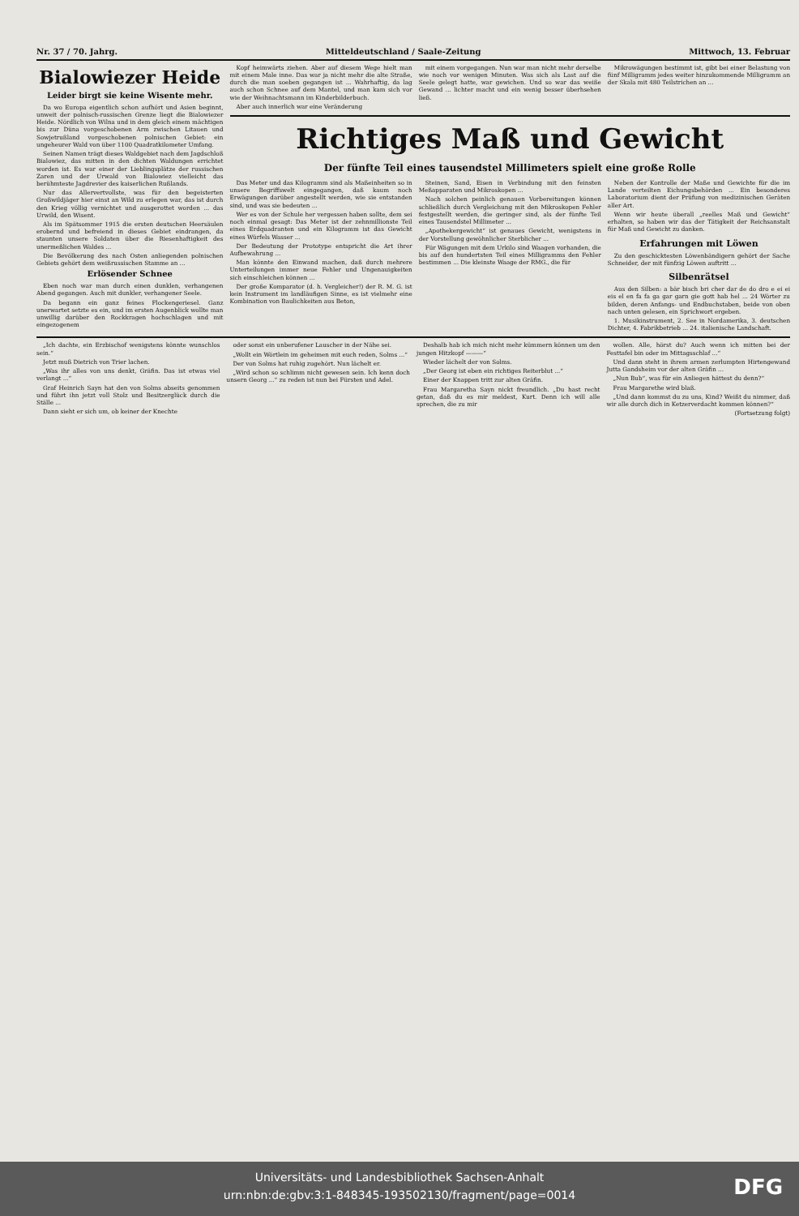Nr. 37 / 70. Jahrg. Mitteldeutschland / Saale-Zeitung Mittwoch, 13. Februar
Bialowiezer Heide
Leider birgt sie keine Wisente mehr.
Da wo Europa eigentlich schon aufhört und Asien beginnt, unweit der polnisch-russischen Grenze liegt die Bialowiezer Heide. Nördlich von Wilna und in dem gleich einem mächtigen bis zur Düna vorgeschobenen Arm zwischen Litauen und Sowjetrußland vorgeschobenen polnischen Gebiet: ein ungeheurer Wald von über 1100 Quadratkilometer Umfang.
Seinen Namen trägt dieses Waldgebiet nach dem Jagdschloß Bialowiez, das mitten in den dichten Waldungen errichtet worden ist. Es war einer der Lieblingsplätze der russischen Zaren und der Urwald von Bialowiez vielleicht das berühmteste Jagdrevier des kaiserlichen Rußlands.
Nur das Allervertvollste, was für den begeisterten Großwildjäger hier einst an Wild zu erlegen war, das ist durch den Krieg völlig vernichtet und ausgerottet worden ... das Urwild, den Wisent.
Als im Spätsommer 1915 die ersten deutschen Heersäulen erobernd und befreiend in dieses Gebiet eindrangen, da staunten unsere Soldaten über die Riesenhaftigkeit des unermeßlichen Waldes ...
Die Bevölkerung des nach Osten anliegenden polnischen Gebiets gehört dem weißrussischen Stamme an ...
Erlösender Schnee
Eben noch war man durch einen dunklen, verhangenen Abend gegangen. Auch mit dunkler, verhangener Seele.
Da begann ein ganz feines Flockengeriesel. Ganz unerwartet setzte es ein, und im ersten Augenblick wollte man unwillig darüber den Rockkragen hochschlagen und mit eingezogenem
Kopf heimwärts ziehen. Aber auf diesem Wege hielt man mit einem Male inne. Das war ja nicht mehr die alte Straße, durch die man soeben gegangen ist ... Wahrhaftig, da lag auch schon Schnee auf dem Mantel, und man kam sich vor wie der Weihnachtsmann im Kinderbilderbuch.
Aber auch innerlich war eine Veränderung
mit einem vorgegangen. Nun war man nicht mehr derselbe wie noch vor wenigen Minuten. Was sich als Last auf die Seele gelegt hatte, war gewichen. Und so war das weiße Gewand ... lichter macht und ein wenig besser überhsehen ließ.
Mikrowägungen bestimmt ist, gibt bei einer Belastung von fünf Milligramm jedes weiter hinzukommende Milligramm an der Skala mit 480 Teilstrichen an ...
Richtiges Maß und Gewicht
Der fünfte Teil eines tausendstel Millimeters spielt eine große Rolle
Das Meter und das Kilogramm sind als Maßeinheiten so in unsere Begriffswelt eingegangen, daß kaum noch Erwägungen darüber angestellt werden, wie sie entstanden sind, und was sie bedeuten ...
Wer es von der Schule her vergessen haben sollte, dem sei noch einmal gesagt: Das Meter ist der zehnmillionste Teil eines Erdquadranten und ein Kilogramm ist das Gewicht eines Würfels Wasser ...
Der Bedeutung der Prototype entspricht die Art ihrer Aufbewahrung ...
Man könnte den Einwand machen, daß durch mehrere Unterteilungen immer neue Fehler und Ungenauigkeiten sich einschleichen können ...
Der große Komparator (d. h. Vergleicher!) der R. M. G. ist kein Instrument im landläufigen Sinne, es ist vielmehr eine Kombination von Baulichkeiten aus Beton,
Steinen, Sand, Eisen in Verbindung mit den feinsten Meßapparaten und Mikroskopen ...
Nach solchen peinlich genauen Vorbereitungen können schließlich durch Vergleichung mit den Mikroskopen Fehler festgestellt werden, die geringer sind, als der fünfte Teil eines Tausendstel Millimeter ...
„Apothekergewicht“ ist genaues Gewicht, wenigstens in der Vorstellung gewöhnlicher Sterblicher ...
Für Wägungen mit dem Urkilo sind Waagen vorhanden, die bis auf den hundertsten Teil eines Milligramms den Fehler bestimmen ... Die kleinste Waage der RMG., die für
Neben der Kontrolle der Maße und Gewichte für die im Lande verteilten Eichungsbehörden ... Ein besonderes Laboratorium dient der Prüfung von medizinischen Geräten aller Art.
Wenn wir heute überall „reelles Maß und Gewicht“ erhalten, so haben wir das der Tätigkeit der Reichsanstalt für Maß und Gewicht zu danken.
Erfahrungen mit Löwen
Zu den geschicktesten Löwenbändigern gehört der Sache Schneider, der mit fünfzig Löwen auftritt ...
Silbenrätsel
Aus den Silben: a bär bisch bri cher dar de do dro e ei ei eis el en fa fa ga gar garn gie gott hab hel ... 24 Wörter zu bilden, deren Anfangs- und Endbuchstaben, beide von oben nach unten gelesen, ein Sprichwort ergeben.
1. Musikinstrument, 2. See in Nordamerika, 3. deutschen Dichter, 4. Fabrikbetrieb ... 24. italienische Landschaft.
„Ich dachte, ein Erzbischof wenigstens könnte wunschlos sein.“
Jetzt muß Dietrich von Trier lachen.
„Was ihr alles von uns denkt, Gräfin. Das ist etwas viel verlangt ...“
Graf Heinrich Sayn hat den von Solms abseits genommen und führt ihn jetzt voll Stolz und Besitzerglück durch die Ställe ...
Dann sieht er sich um, ob keiner der Knechte
oder sonst ein unberufener Lauscher in der Nähe sei.
„Wollt ein Wörtlein im geheimen mit euch reden, Solms ...“
Der von Solms hat ruhig zugehört. Nun lächelt er.
„Wird schon so schlimm nicht gewesen sein. Ich kenn doch unsern Georg ...“ zu reden ist nun bei Fürsten und Adel.
Deshalb hab ich mich nicht mehr kümmern können um den jungen Hitzkopf ———“
Wieder lächelt der von Solms.
„Der Georg ist eben ein richtiges Reiterblut ...“
Einer der Knappen tritt zur alten Gräfin.
Frau Margaretha Sayn nickt freundlich. „Du hast recht getan, daß du es mir meldest, Kurt. Denn ich will alle sprechen, die zu mir
wollen. Alle, hörst du? Auch wenn ich mitten bei der Festtafel bin oder im Mittagsschlaf ...“
Und dann steht in ihrem armen zerlumpten Hirtengewand Jutta Gandsheim vor der alten Gräfin ...
„Nun Bub“, was für ein Anliegen hättest du denn?“
Frau Margarethe wird blaß.
„Und dann kommst du zu uns, Kind? Weißt du nimmer, daß wir alle durch dich in Ketzerverdacht kommen können?“
(Fortsetzung folgt)
Universitäts- und Landesbibliothek Sachsen-Anhalt
urn:nbn:de:gbv:3:1-848345-193502130/fragment/page=0014
DFG